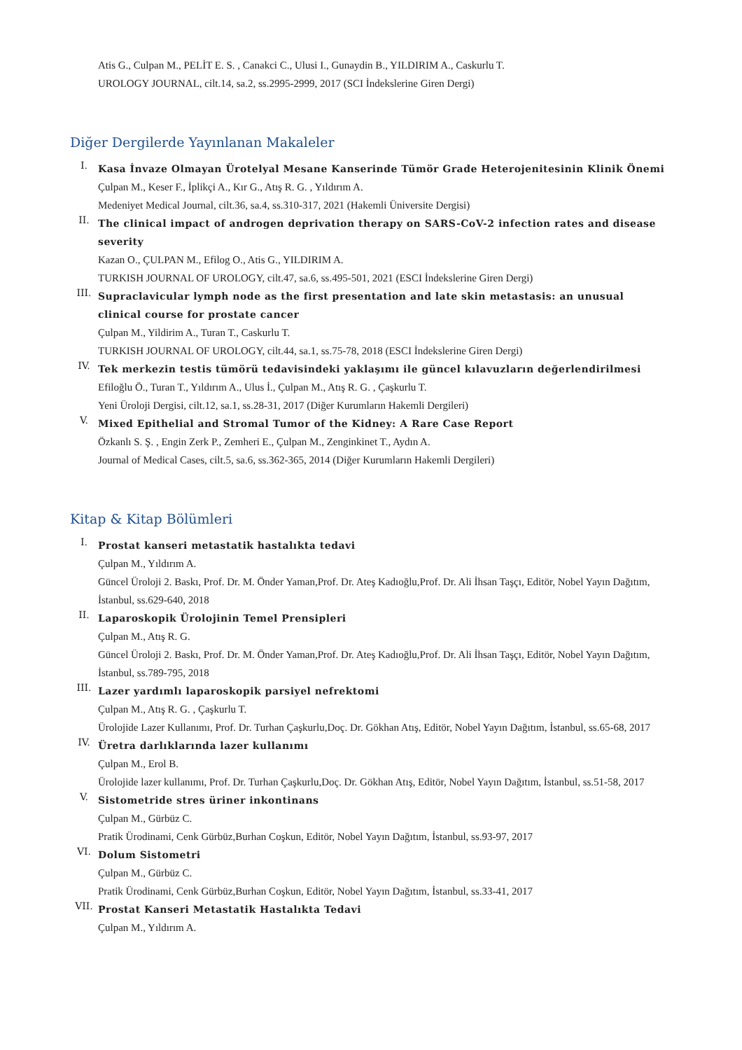Atis G., Culpan M., PELİT E. S. , Canakci C., Ulusi I., Gunaydin B., YILDIRIM A., Caskurlu T.
UROLOGY JOURNAL, cilt.14, sa.2, ss.2995-2999, 2017 (SCI İndekslerine Giren Dergi)
Diğer Dergilerde Yayınlanan Makaleler
I.
Kasa İnvaze Olmayan Ürotelyal Mesane Kanserinde Tümör Grade Heterojenitesinin Klinik Önemi
Çulpan M., Keser F., İplikçi A., Kır G., Atış R. G. , Yıldırım A.
Medeniyet Medical Journal, cilt.36, sa.4, ss.310-317, 2021 (Hakemli Üniversite Dergisi)
II.
The clinical impact of androgen deprivation therapy on SARS-CoV-2 infection rates and disease severity
Kazan O., ÇULPAN M., Efilog O., Atis G., YILDIRIM A.
TURKISH JOURNAL OF UROLOGY, cilt.47, sa.6, ss.495-501, 2021 (ESCI İndekslerine Giren Dergi)
III.
Supraclavicular lymph node as the first presentation and late skin metastasis: an unusual clinical course for prostate cancer
Çulpan M., Yildirim A., Turan T., Caskurlu T.
TURKISH JOURNAL OF UROLOGY, cilt.44, sa.1, ss.75-78, 2018 (ESCI İndekslerine Giren Dergi)
IV.
Tek merkezin testis tümörü tedavisindeki yaklaşımı ile güncel kılavuzların değerlendirilmesi
Efiloğlu Ö., Turan T., Yıldırım A., Ulus İ., Çulpan M., Atış R. G. , Çaşkurlu T.
Yeni Üroloji Dergisi, cilt.12, sa.1, ss.28-31, 2017 (Diğer Kurumların Hakemli Dergileri)
V.
Mixed Epithelial and Stromal Tumor of the Kidney: A Rare Case Report
Özkanlı S. Ş. , Engin Zerk P., Zemheri E., Çulpan M., Zenginkinet T., Aydın A.
Journal of Medical Cases, cilt.5, sa.6, ss.362-365, 2014 (Diğer Kurumların Hakemli Dergileri)
Kitap & Kitap Bölümleri
I.
Prostat kanseri metastatik hastalıkta tedavi
Çulpan M., Yıldırım A.
Güncel Üroloji 2. Baskı, Prof. Dr. M. Önder Yaman,Prof. Dr. Ateş Kadıoğlu,Prof. Dr. Ali İhsan Taşçı, Editör, Nobel Yayın Dağıtım, İstanbul, ss.629-640, 2018
II.
Laparoskopik Ürolojinin Temel Prensipleri
Çulpan M., Atış R. G.
Güncel Üroloji 2. Baskı, Prof. Dr. M. Önder Yaman,Prof. Dr. Ateş Kadıoğlu,Prof. Dr. Ali İhsan Taşçı, Editör, Nobel Yayın Dağıtım, İstanbul, ss.789-795, 2018
III.
Lazer yardımlı laparoskopik parsiyel nefrektomi
Çulpan M., Atış R. G. , Çaşkurlu T.
Ürolojide Lazer Kullanımı, Prof. Dr. Turhan Çaşkurlu,Doç. Dr. Gökhan Atış, Editör, Nobel Yayın Dağıtım, İstanbul, ss.65-68, 2017
IV.
Üretra darlıklarında lazer kullanımı
Çulpan M., Erol B.
Ürolojide lazer kullanımı, Prof. Dr. Turhan Çaşkurlu,Doç. Dr. Gökhan Atış, Editör, Nobel Yayın Dağıtım, İstanbul, ss.51-58, 2017
V.
Sistometride stres üriner inkontinans
Çulpan M., Gürbüz C.
Pratik Ürodinami, Cenk Gürbüz,Burhan Coşkun, Editör, Nobel Yayın Dağıtım, İstanbul, ss.93-97, 2017
VI.
Dolum Sistometri
Çulpan M., Gürbüz C.
Pratik Ürodinami, Cenk Gürbüz,Burhan Coşkun, Editör, Nobel Yayın Dağıtım, İstanbul, ss.33-41, 2017
VII.
Prostat Kanseri Metastatik Hastalıkta Tedavi
Çulpan M., Yıldırım A.